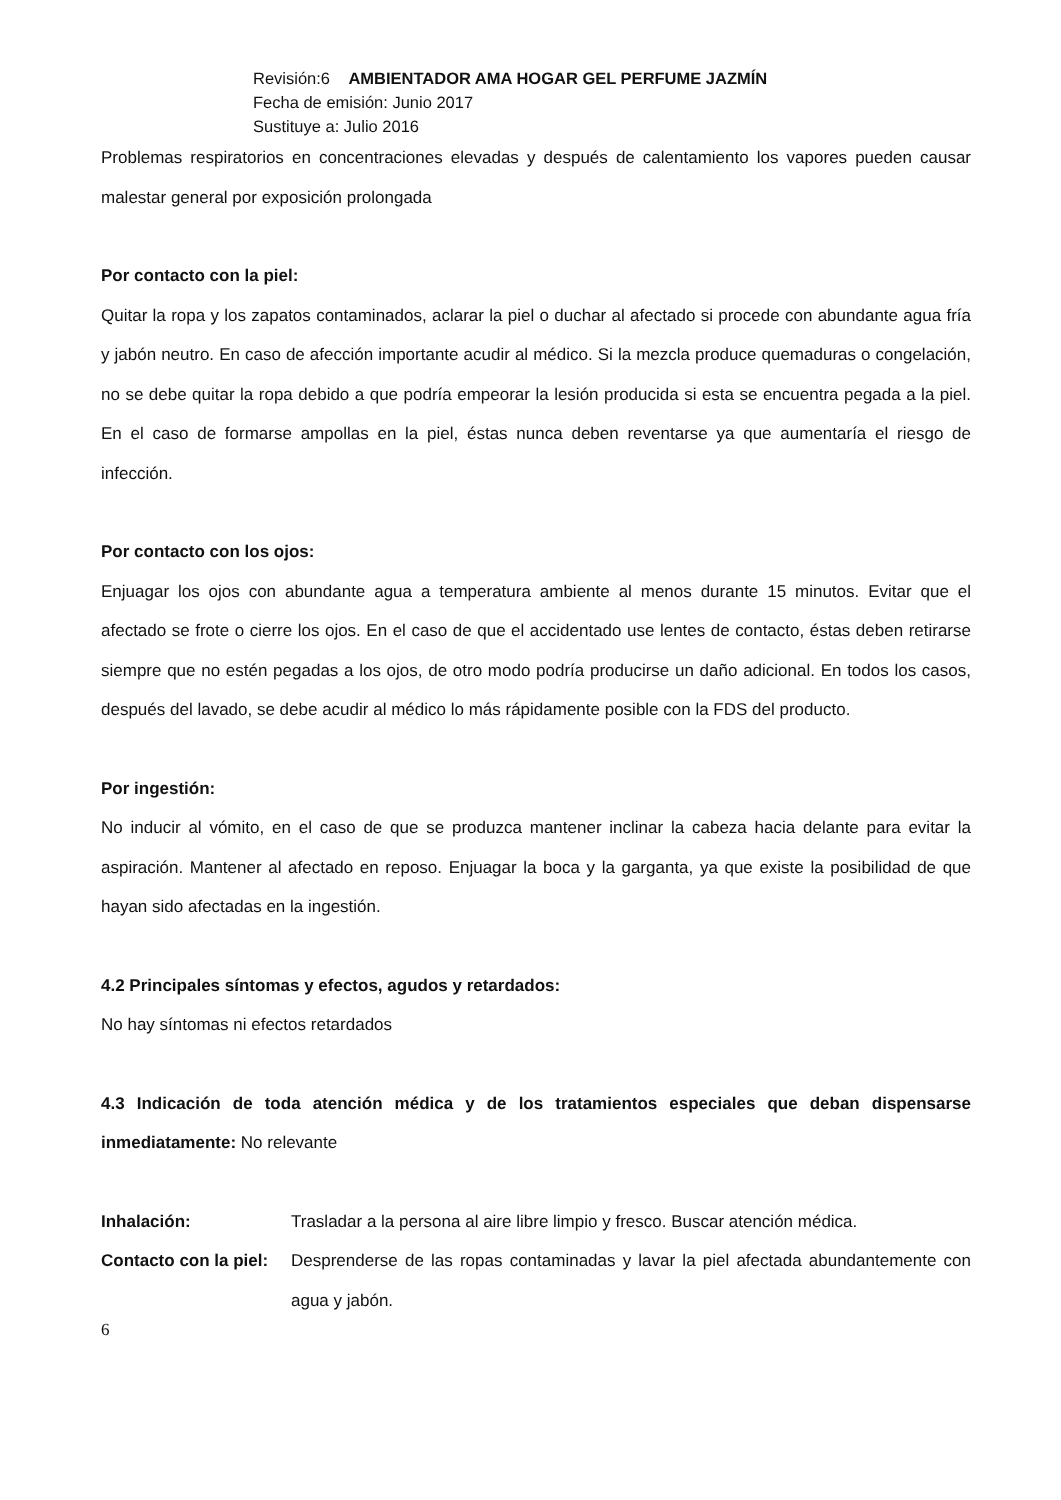Revisión:6 AMBIENTADOR AMA HOGAR GEL PERFUME JAZMÍN
Fecha de emisión: Junio 2017
Sustituye a: Julio 2016
Problemas respiratorios en concentraciones elevadas y después de calentamiento los vapores pueden causar malestar general por exposición prolongada
Por contacto con la piel:
Quitar la ropa y los zapatos contaminados, aclarar la piel o duchar al afectado si procede con abundante agua fría y jabón neutro. En caso de afección importante acudir al médico. Si la mezcla produce quemaduras o congelación, no se debe quitar la ropa debido a que podría empeorar la lesión producida si esta se encuentra pegada a la piel. En el caso de formarse ampollas en la piel, éstas nunca deben reventarse ya que aumentaría el riesgo de infección.
Por contacto con los ojos:
Enjuagar los ojos con abundante agua a temperatura ambiente al menos durante 15 minutos. Evitar que el afectado se frote o cierre los ojos. En el caso de que el accidentado use lentes de contacto, éstas deben retirarse siempre que no estén pegadas a los ojos, de otro modo podría producirse un daño adicional. En todos los casos, después del lavado, se debe acudir al médico lo más rápidamente posible con la FDS del producto.
Por ingestión:
No inducir al vómito, en el caso de que se produzca mantener inclinar la cabeza hacia delante para evitar la aspiración. Mantener al afectado en reposo. Enjuagar la boca y la garganta, ya que existe la posibilidad de que hayan sido afectadas en la ingestión.
4.2 Principales síntomas y efectos, agudos y retardados:
No hay síntomas ni efectos retardados
4.3 Indicación de toda atención médica y de los tratamientos especiales que deban dispensarse inmediatamente: No relevante
| Inhalación: | Trasladar a la persona al aire libre limpio y fresco. Buscar atención médica. |
| Contacto con la piel: | Desprenderse de las ropas contaminadas y lavar la piel afectada abundantemente con agua y jabón. |
6